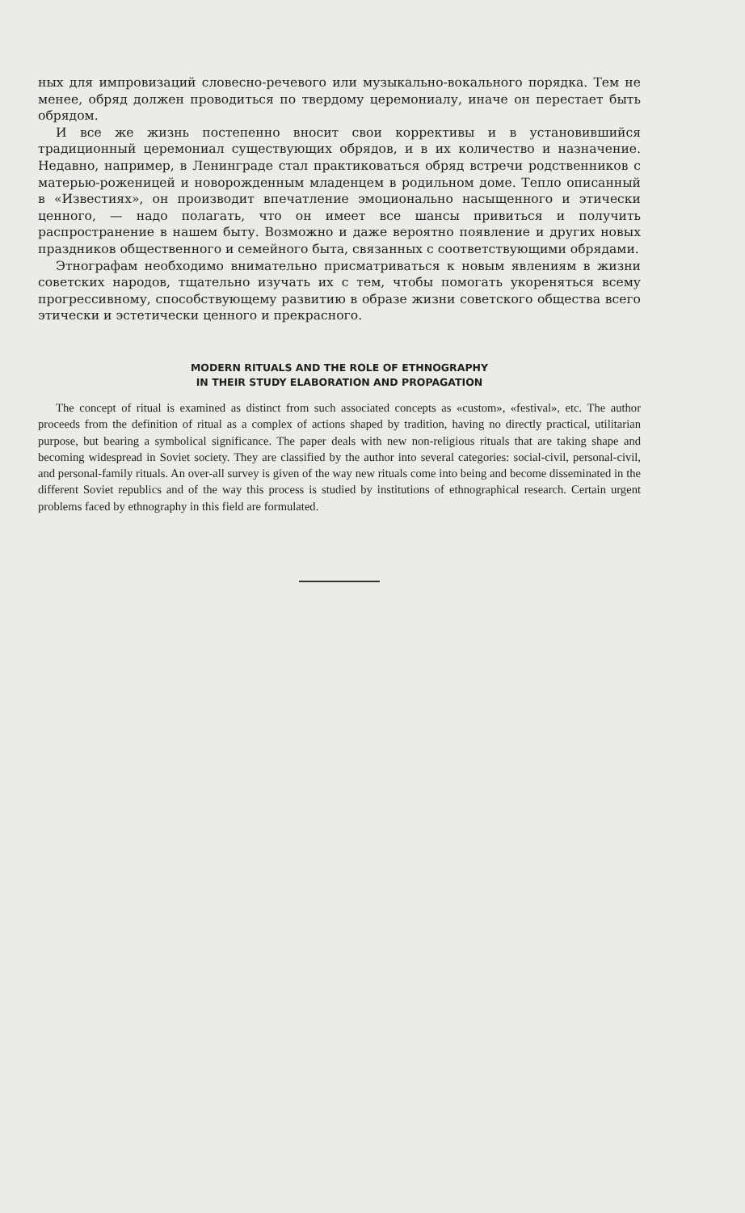ных для импровизаций словесно-речевого или музыкально-вокального порядка. Тем не менее, обряд должен проводиться по твердому церемониалу, иначе он перестает быть обрядом.
И все же жизнь постепенно вносит свои коррективы и в установившийся традиционный церемониал существующих обрядов, и в их количество и назначение. Недавно, например, в Ленинграде стал практиковаться обряд встречи родственников с матерью-роженицей и новорожденным младенцем в родильном доме. Тепло описанный в «Известиях», он производит впечатление эмоционально насыщенного и этически ценного, — надо полагать, что он имеет все шансы привиться и получить распространение в нашем быту. Возможно и даже вероятно появление и других новых праздников общественного и семейного быта, связанных с соответствующими обрядами.
Этнографам необходимо внимательно присматриваться к новым явлениям в жизни советских народов, тщательно изучать их с тем, чтобы помогать укореняться всему прогрессивному, способствующему развитию в образе жизни советского общества всего этически и эстетически ценного и прекрасного.
MODERN RITUALS AND THE ROLE OF ETHNOGRAPHY
IN THEIR STUDY ELABORATION AND PROPAGATION
The concept of ritual is examined as distinct from such associated concepts as «custom», «festival», etc. The author proceeds from the definition of ritual as a complex of actions shaped by tradition, having no directly practical, utilitarian purpose, but bearing a symbolical significance. The paper deals with new non-religious rituals that are taking shape and becoming widespread in Soviet society. They are classified by the author into several categories: social-civil, personal-civil, and personal-family rituals. An over-all survey is given of the way new rituals come into being and become disseminated in the different Soviet republics and of the way this process is studied by institutions of ethnographical research. Certain urgent problems faced by ethnography in this field are formulated.